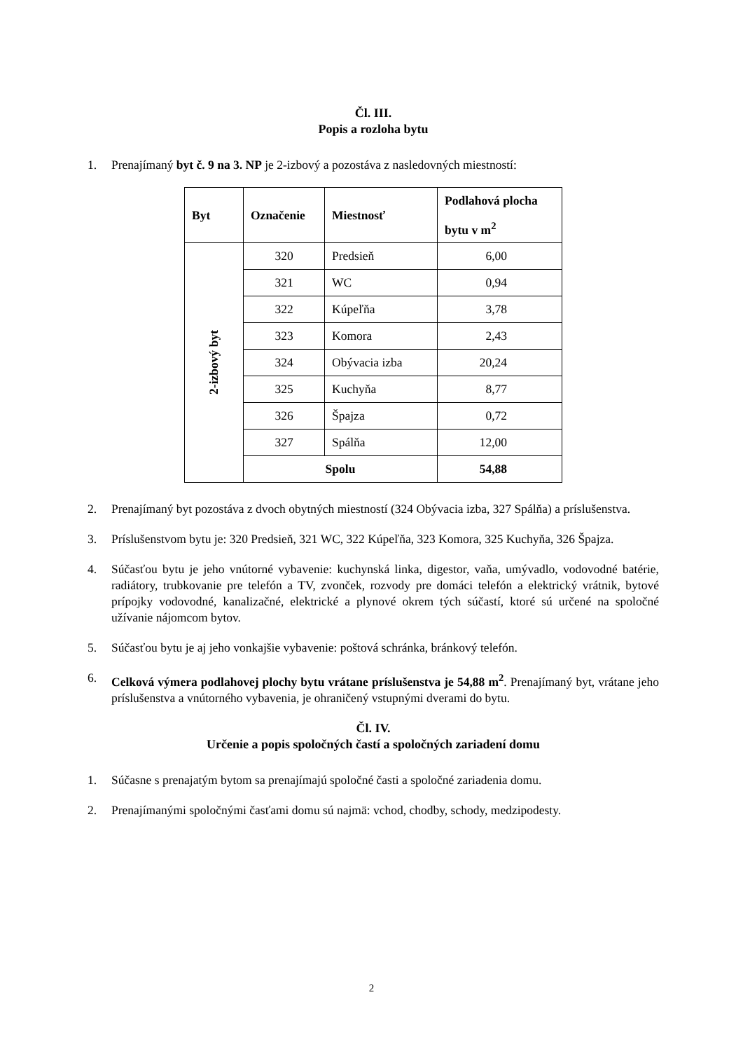Čl. III.
Popis a rozloha bytu
1. Prenajímaný byt č. 9 na 3. NP je 2-izbový a pozostáva z nasledovných miestností:
| Byt | Označenie | Miestnosť | Podlahová plocha bytu v m<sup>2</sup> |
| --- | --- | --- | --- |
| 2-izbový byt | 320 | Predsieň | 6,00 |
| | 321 | WC | 0,94 |
| | 322 | Kúpeľňa | 3,78 |
| | 323 | Komora | 2,43 |
| | 324 | Obývacia izba | 20,24 |
| | 325 | Kuchyňa | 8,77 |
| | 326 | Špajza | 0,72 |
| | 327 | Spálňa | 12,00 |
| | Spolu | | 54,88 |
2. Prenajímaný byt pozostáva z dvoch obytných miestností (324 Obývacia izba, 327 Spálňa) a príslušenstva.
3. Príslušenstvom bytu je: 320 Predsieň, 321 WC, 322 Kúpeľňa, 323 Komora, 325 Kuchyňa, 326 Špajza.
4. Súčasťou bytu je jeho vnútorné vybavenie: kuchynská linka, digestor, vaňa, umývadlo, vodovodné batérie, radiátory, trubkovanie pre telefón a TV, zvonček, rozvody pre domáci telefón a elektrický vrátnik, bytové prípojky vodovodné, kanalizačné, elektrické a plynové okrem tých súčastí, ktoré sú určené na spoločné užívanie nájomcom bytov.
5. Súčasťou bytu je aj jeho vonkajšie vybavenie: poštová schránka, bránkový telefón.
6. Celková výmera podlahovej plochy bytu vrátane príslušenstva je 54,88 m<sup>2</sup>. Prenajímaný byt, vrátane jeho príslušenstva a vnútorného vybavenia, je ohraničený vstupnými dverami do bytu.
Čl. IV.
Určenie a popis spoločných častí a spoločných zariadení domu
1. Súčasne s prenajatým bytom sa prenajímajú spoločné časti a spoločné zariadenia domu.
2. Prenajímanými spoločnými časťami domu sú najmä: vchod, chodby, schody, medzipodesty.
2